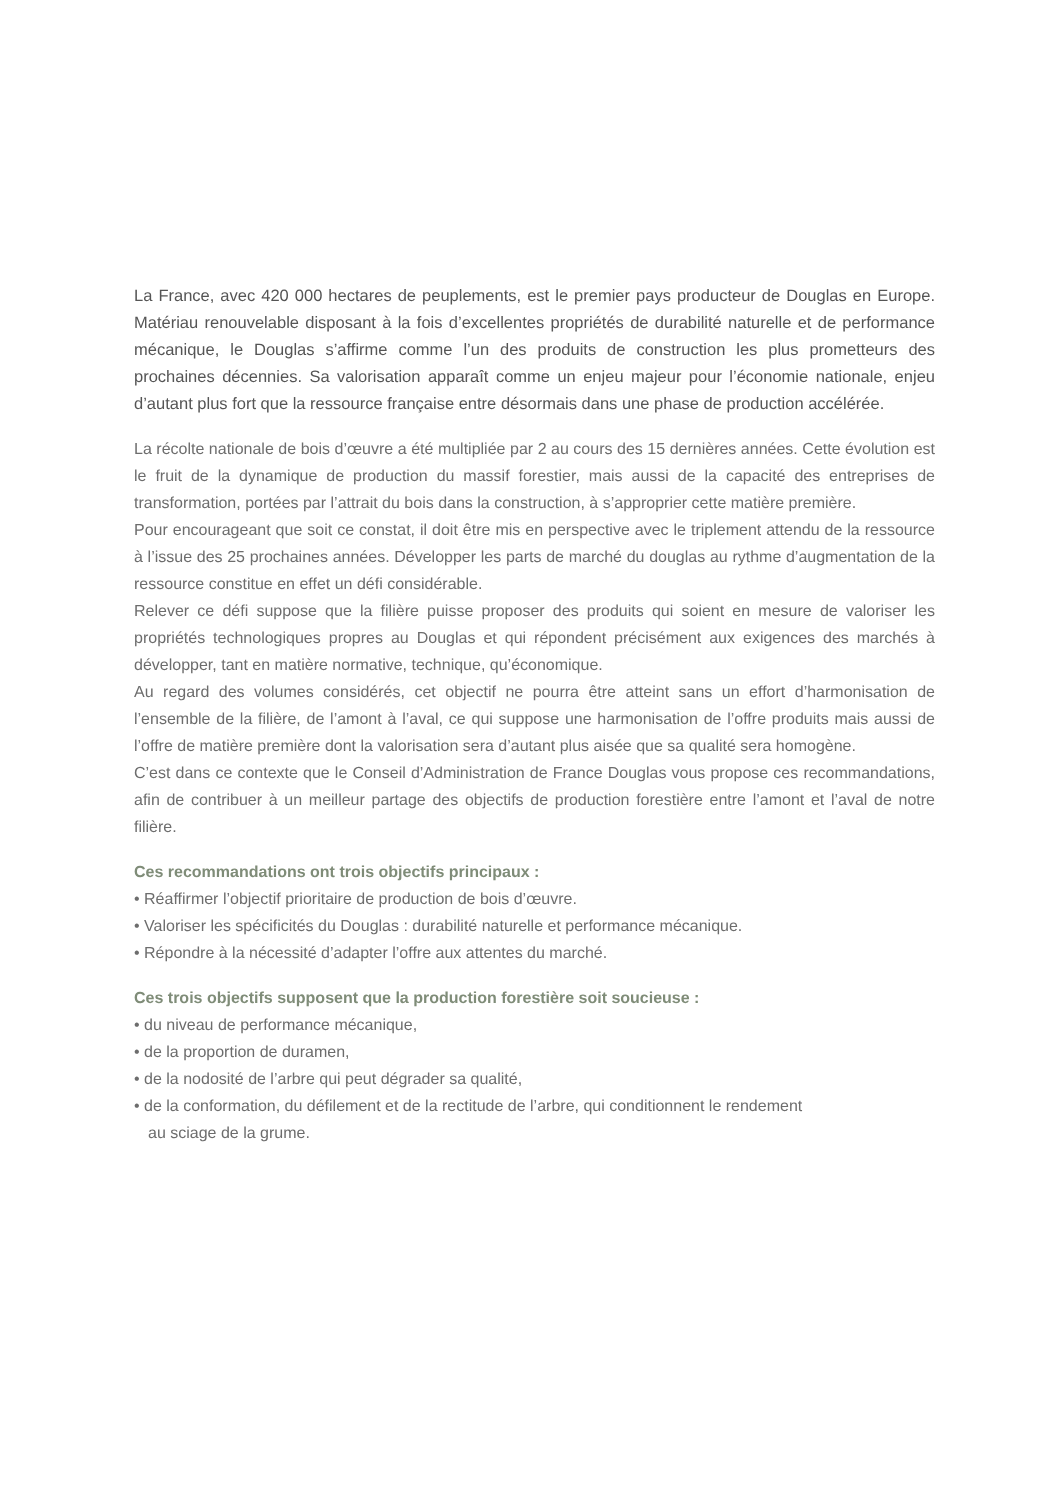La France, avec 420 000 hectares de peuplements, est le premier pays producteur de Douglas en Europe. Matériau renouvelable disposant à la fois d’excellentes propriétés de durabilité naturelle et de performance mécanique, le Douglas s’affirme comme l’un des produits de construction les plus prometteurs des prochaines décennies. Sa valorisation apparaît comme un enjeu majeur pour l’économie nationale, enjeu d’autant plus fort que la ressource française entre désormais dans une phase de production accélérée.
La récolte nationale de bois d’œuvre a été multipliée par 2 au cours des 15 dernières années. Cette évolution est le fruit de la dynamique de production du massif forestier, mais aussi de la capacité des entreprises de transformation, portées par l’attrait du bois dans la construction, à s’approprier cette matière première.
Pour encourageant que soit ce constat, il doit être mis en perspective avec le triplement attendu de la ressource à l’issue des 25 prochaines années. Développer les parts de marché du douglas au rythme d’augmentation de la ressource constitue en effet un défi considérable.
Relever ce défi suppose que la filière puisse proposer des produits qui soient en mesure de valoriser les propriétés technologiques propres au Douglas et qui répondent précisément aux exigences des marchés à développer, tant en matière normative, technique, qu’économique.
Au regard des volumes considérés, cet objectif ne pourra être atteint sans un effort d’harmonisation de l’ensemble de la filière, de l’amont à l’aval, ce qui suppose une harmonisation de l’offre produits mais aussi de l’offre de matière première dont la valorisation sera d’autant plus aisée que sa qualité sera homogène.
C’est dans ce contexte que le Conseil d’Administration de France Douglas vous propose ces recommandations, afin de contribuer à un meilleur partage des objectifs de production forestière entre l’amont et l’aval de notre filière.
Ces recommandations ont trois objectifs principaux :
• Réaffirmer l’objectif prioritaire de production de bois d’œuvre.
• Valoriser les spécificités du Douglas : durabilité naturelle et performance mécanique.
• Répondre à la nécessité d’adapter l’offre aux attentes du marché.
Ces trois objectifs supposent que la production forestière soit soucieuse :
• du niveau de performance mécanique,
• de la proportion de duramen,
• de la nodosité de l’arbre qui peut dégrader sa qualité,
• de la conformation, du défilement et de la rectitude de l’arbre, qui conditionnent le rendement
au sciage de la grume.